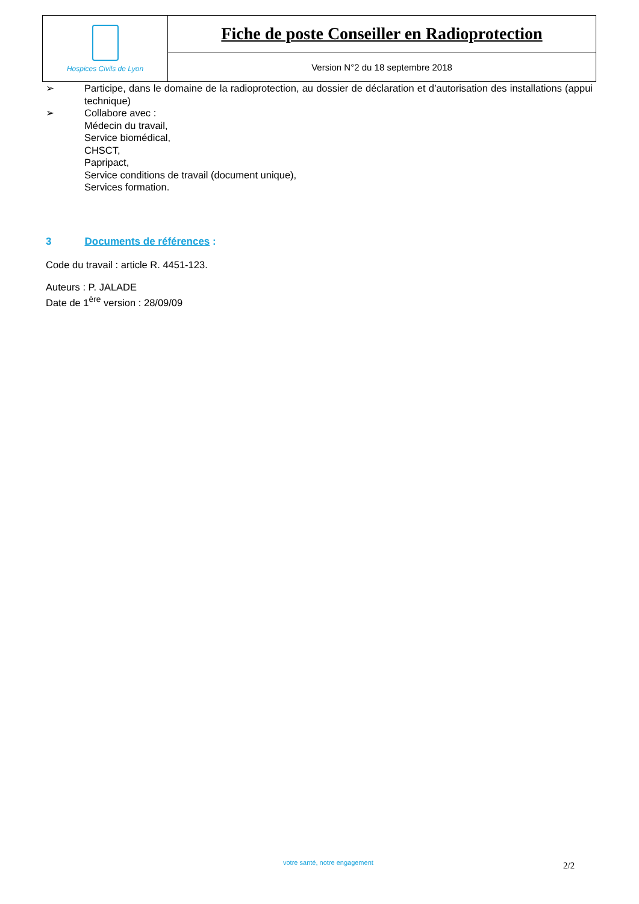| Hospices Civils de Lyon | Fiche de poste Conseiller en Radioprotection |
| | Version N°2 du 18 septembre 2018 |
➢ Participe, dans le domaine de la radioprotection, au dossier de déclaration et d’autorisation des installations (appui technique)
➢ Collabore avec :
Médecin du travail,
Service biomédical,
CHSCT,
Papripact,
Service conditions de travail (document unique),
Services formation.
3 Documents de références :
Code du travail : article R. 4451-123.
Auteurs : P. JALADE
Date de 1<sup>ère</sup> version : 28/09/09
votre santé, notre engagement 2/2